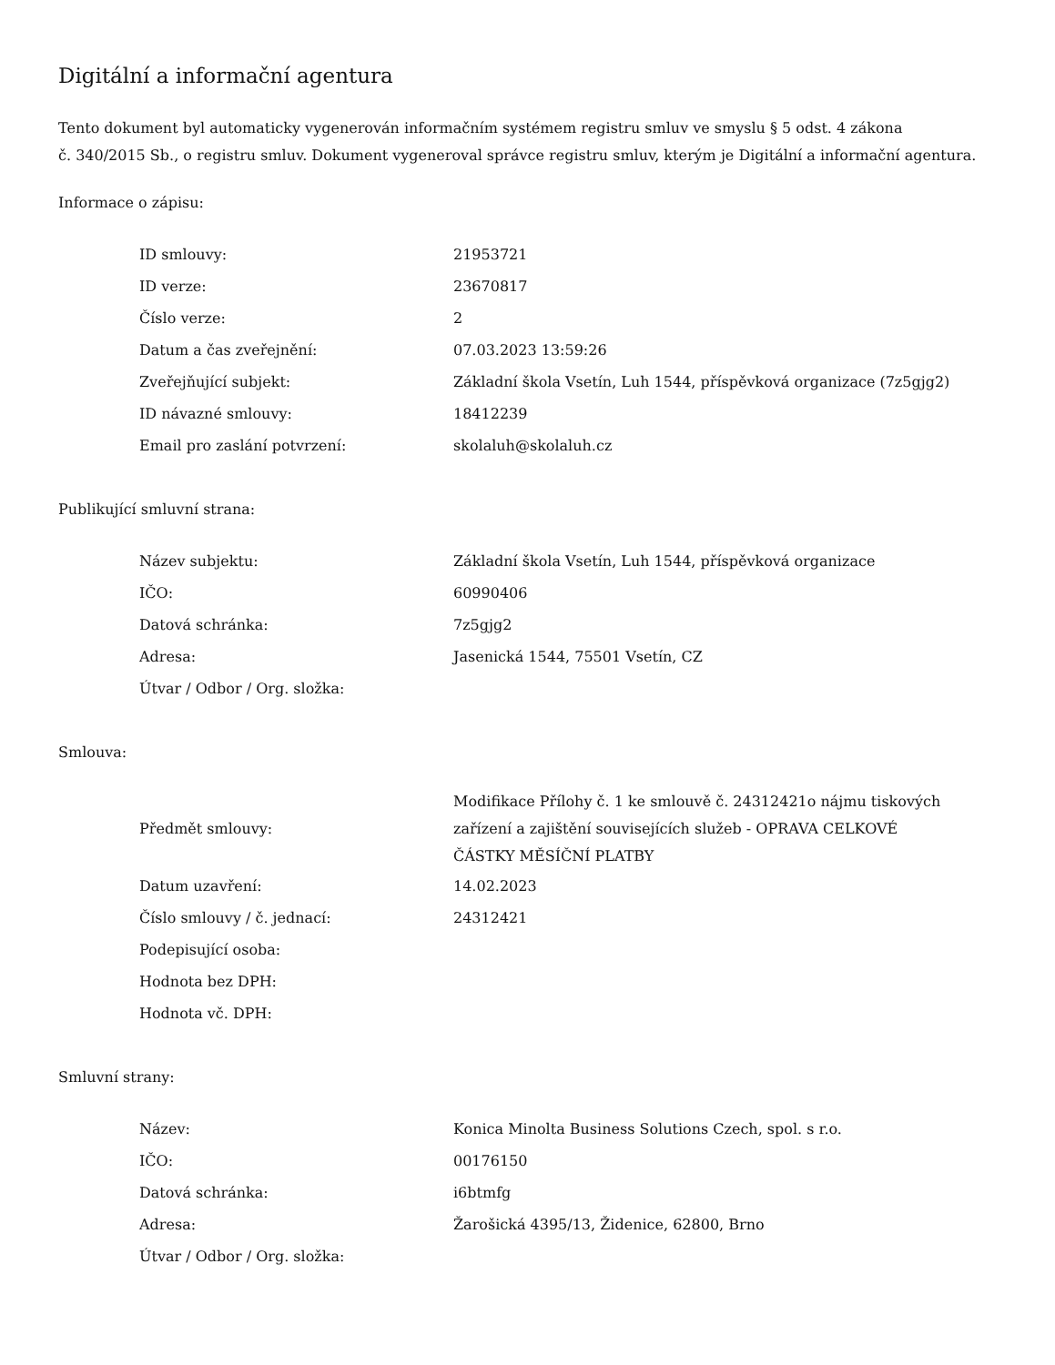Digitální a informační agentura
Tento dokument byl automaticky vygenerován informačním systémem registru smluv ve smyslu § 5 odst. 4 zákona
č. 340/2015 Sb., o registru smluv. Dokument vygeneroval správce registru smluv, kterým je Digitální a informační agentura.
Informace o zápisu:
| ID smlouvy: | 21953721 |
| ID verze: | 23670817 |
| Číslo verze: | 2 |
| Datum a čas zveřejnění: | 07.03.2023 13:59:26 |
| Zveřejňující subjekt: | Základní škola Vsetín, Luh 1544, příspěvková organizace (7z5gjg2) |
| ID návazné smlouvy: | 18412239 |
| Email pro zaslání potvrzení: | skolaluh@skolaluh.cz |
Publikující smluvní strana:
| Název subjektu: | Základní škola Vsetín, Luh 1544, příspěvková organizace |
| IČO: | 60990406 |
| Datová schránka: | 7z5gjg2 |
| Adresa: | Jasenická 1544, 75501 Vsetín, CZ |
| Útvar / Odbor / Org. složka: | |
Smlouva:
| Předmět smlouvy: | Modifikace Přílohy č. 1 ke smlouvě č. 24312421o nájmu tiskových zařízení a zajištění souvisejících služeb - OPRAVA CELKOVÉ ČÁSTKY MĚSÍČNÍ PLATBY |
| Datum uzavření: | 14.02.2023 |
| Číslo smlouvy / č. jednací: | 24312421 |
| Podepisující osoba: | |
| Hodnota bez DPH: | |
| Hodnota vč. DPH: | |
Smluvní strany:
| Název: | Konica Minolta Business Solutions Czech, spol. s r.o. |
| IČO: | 00176150 |
| Datová schránka: | i6btmfg |
| Adresa: | Žarošická 4395/13, Židenice, 62800, Brno |
| Útvar / Odbor / Org. složka: | |